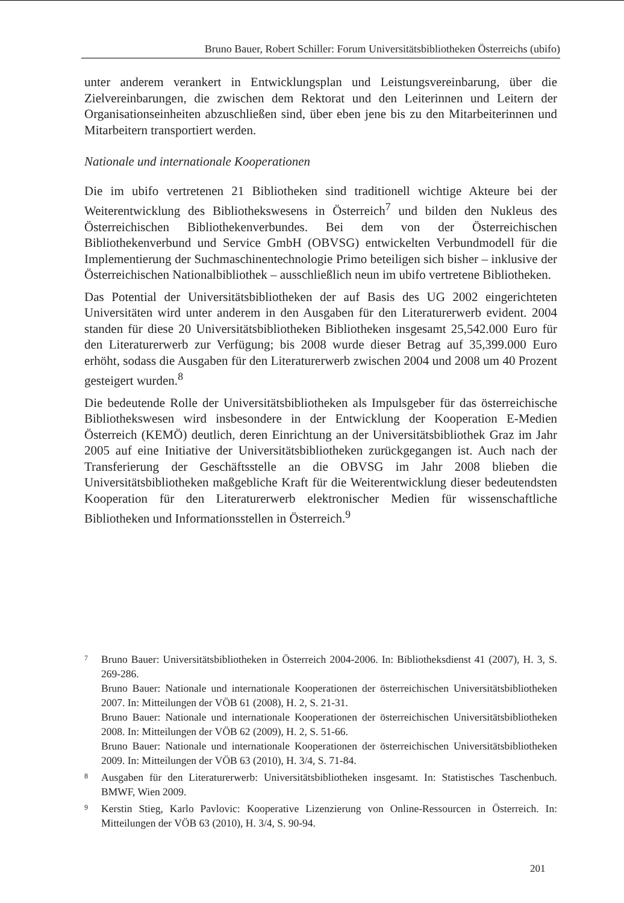Bruno Bauer, Robert Schiller: Forum Universitätsbibliotheken Österreichs (ubifo)
unter anderem verankert in Entwicklungsplan und Leistungsvereinbarung, über die Zielvereinbarungen, die zwischen dem Rektorat und den Leiterinnen und Leitern der Organisationseinheiten abzuschließen sind, über eben jene bis zu den Mitarbeiterinnen und Mitarbeitern transportiert werden.
Nationale und internationale Kooperationen
Die im ubifo vertretenen 21 Bibliotheken sind traditionell wichtige Akteure bei der Weiterentwicklung des Bibliothekswesens in Österreich<sup>7</sup> und bilden den Nukleus des Österreichischen Bibliothekenverbundes. Bei dem von der Österreichischen Bibliothekenverbund und Service GmbH (OBVSG) entwickelten Verbundmodell für die Implementierung der Suchmaschinentechnologie Primo beteiligen sich bisher – inklusive der Österreichischen Nationalbibliothek – ausschließlich neun im ubifo vertretene Bibliotheken.
Das Potential der Universitätsbibliotheken der auf Basis des UG 2002 eingerichteten Universitäten wird unter anderem in den Ausgaben für den Literaturerwerb evident. 2004 standen für diese 20 Universitätsbibliotheken Bibliotheken insgesamt 25,542.000 Euro für den Literaturerwerb zur Verfügung; bis 2008 wurde dieser Betrag auf 35,399.000 Euro erhöht, sodass die Ausgaben für den Literaturerwerb zwischen 2004 und 2008 um 40 Prozent gesteigert wurden.<sup>8</sup>
Die bedeutende Rolle der Universitätsbibliotheken als Impulsgeber für das österreichische Bibliothekswesen wird insbesondere in der Entwicklung der Kooperation E-Medien Österreich (KEMÖ) deutlich, deren Einrichtung an der Universitätsbibliothek Graz im Jahr 2005 auf eine Initiative der Universitätsbibliotheken zurückgegangen ist. Auch nach der Transferierung der Geschäftsstelle an die OBVSG im Jahr 2008 blieben die Universitätsbibliotheken maßgebliche Kraft für die Weiterentwicklung dieser bedeutendsten Kooperation für den Literaturerwerb elektronischer Medien für wissenschaftliche Bibliotheken und Informationsstellen in Österreich.<sup>9</sup>
<sup>7</sup> Bruno Bauer: Universitätsbibliotheken in Österreich 2004-2006. In: Bibliotheksdienst 41 (2007), H. 3, S. 269-286.
Bruno Bauer: Nationale und internationale Kooperationen der österreichischen Universitätsbibliotheken 2007. In: Mitteilungen der VÖB 61 (2008), H. 2, S. 21-31.
Bruno Bauer: Nationale und internationale Kooperationen der österreichischen Universitätsbibliotheken 2008. In: Mitteilungen der VÖB 62 (2009), H. 2, S. 51-66.
Bruno Bauer: Nationale und internationale Kooperationen der österreichischen Universitätsbibliotheken 2009. In: Mitteilungen der VÖB 63 (2010), H. 3/4, S. 71-84.
<sup>8</sup> Ausgaben für den Literaturerwerb: Universitätsbibliotheken insgesamt. In: Statistisches Taschenbuch. BMWF, Wien 2009.
<sup>9</sup> Kerstin Stieg, Karlo Pavlovic: Kooperative Lizenzierung von Online-Ressourcen in Österreich. In: Mitteilungen der VÖB 63 (2010), H. 3/4, S. 90-94.
201